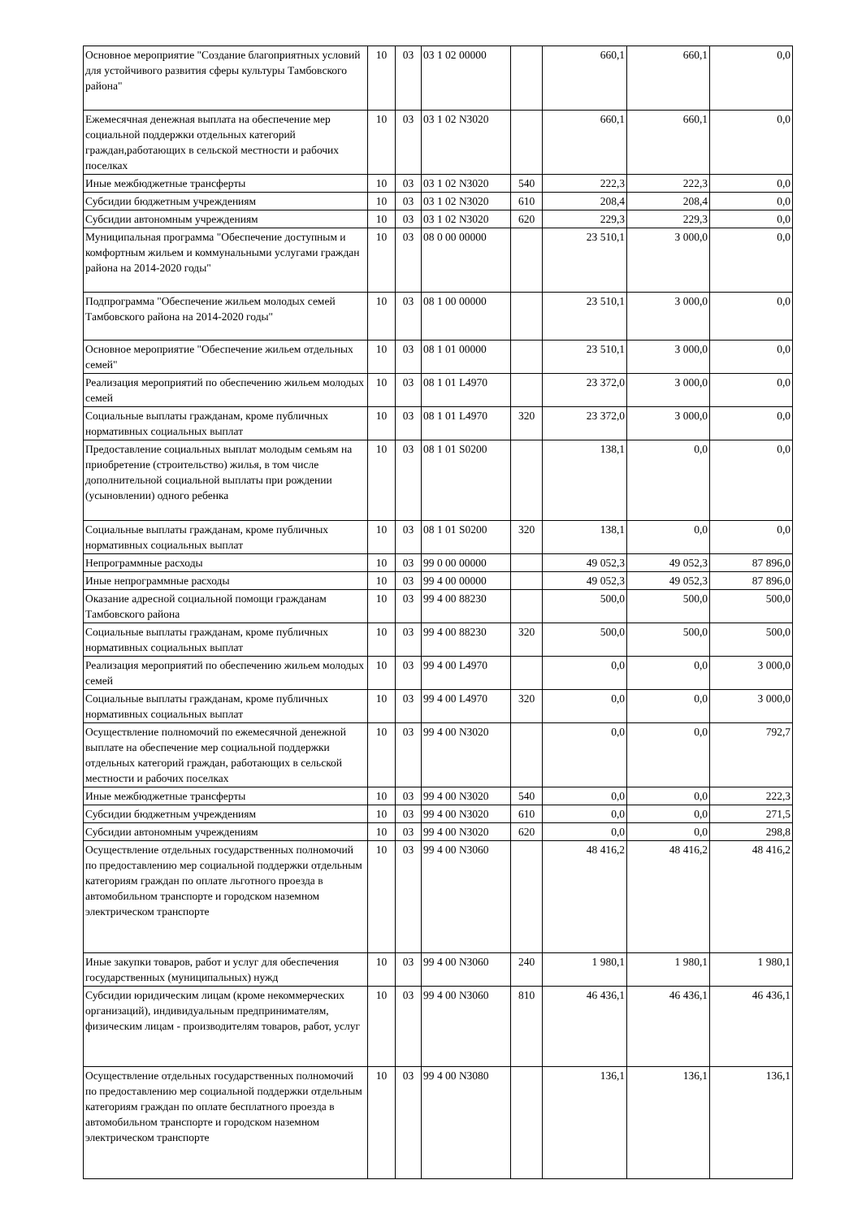| Основное мероприятие "Создание благоприятных условий для устойчивого развития сферы культуры Тамбовского района" | 10 | 03 | 03 1 02 00000 | | 660,1 | 660,1 | 0,0 |
| Ежемесячная денежная выплата на обеспечение мер социальной поддержки отдельных категорий граждан,работающих в сельской местности и рабочих поселках | 10 | 03 | 03 1 02 N3020 | | 660,1 | 660,1 | 0,0 |
| Иные межбюджетные трансферты | 10 | 03 | 03 1 02 N3020 | 540 | 222,3 | 222,3 | 0,0 |
| Субсидии бюджетным учреждениям | 10 | 03 | 03 1 02 N3020 | 610 | 208,4 | 208,4 | 0,0 |
| Субсидии автономным учреждениям | 10 | 03 | 03 1 02 N3020 | 620 | 229,3 | 229,3 | 0,0 |
| Муниципальная программа "Обеспечение доступным и комфортным жильем и коммунальными услугами граждан района на 2014-2020 годы" | 10 | 03 | 08 0 00 00000 | | 23 510,1 | 3 000,0 | 0,0 |
| Подпрограмма "Обеспечение жильем молодых семей Тамбовского района на 2014-2020 годы" | 10 | 03 | 08 1 00 00000 | | 23 510,1 | 3 000,0 | 0,0 |
| Основное мероприятие "Обеспечение жильем отдельных семей" | 10 | 03 | 08 1 01 00000 | | 23 510,1 | 3 000,0 | 0,0 |
| Реализация мероприятий по обеспечению жильем молодых семей | 10 | 03 | 08 1 01 L4970 | | 23 372,0 | 3 000,0 | 0,0 |
| Социальные выплаты гражданам, кроме публичных нормативных социальных выплат | 10 | 03 | 08 1 01 L4970 | 320 | 23 372,0 | 3 000,0 | 0,0 |
| Предоставление социальных выплат молодым семьям на приобретение (строительство) жилья, в том числе дополнительной социальной выплаты при рождении (усыновлении) одного ребенка | 10 | 03 | 08 1 01 S0200 | | 138,1 | 0,0 | 0,0 |
| Социальные выплаты гражданам, кроме публичных нормативных социальных выплат | 10 | 03 | 08 1 01 S0200 | 320 | 138,1 | 0,0 | 0,0 |
| Непрограммные расходы | 10 | 03 | 99 0 00 00000 | | 49 052,3 | 49 052,3 | 87 896,0 |
| Иные непрограммные расходы | 10 | 03 | 99 4 00 00000 | | 49 052,3 | 49 052,3 | 87 896,0 |
| Оказание адресной социальной помощи гражданам Тамбовского района | 10 | 03 | 99 4 00 88230 | | 500,0 | 500,0 | 500,0 |
| Социальные выплаты гражданам, кроме публичных нормативных социальных выплат | 10 | 03 | 99 4 00 88230 | 320 | 500,0 | 500,0 | 500,0 |
| Реализация мероприятий по обеспечению жильем молодых семей | 10 | 03 | 99 4 00 L4970 | | 0,0 | 0,0 | 3 000,0 |
| Социальные выплаты гражданам, кроме публичных нормативных социальных выплат | 10 | 03 | 99 4 00 L4970 | 320 | 0,0 | 0,0 | 3 000,0 |
| Осуществление полномочий по ежемесячной денежной выплате на обеспечение мер социальной поддержки отдельных категорий граждан, работающих в сельской местности и рабочих поселках | 10 | 03 | 99 4 00 N3020 | | 0,0 | 0,0 | 792,7 |
| Иные межбюджетные трансферты | 10 | 03 | 99 4 00 N3020 | 540 | 0,0 | 0,0 | 222,3 |
| Субсидии бюджетным учреждениям | 10 | 03 | 99 4 00 N3020 | 610 | 0,0 | 0,0 | 271,5 |
| Субсидии автономным учреждениям | 10 | 03 | 99 4 00 N3020 | 620 | 0,0 | 0,0 | 298,8 |
| Осуществление отдельных государственных полномочий по предоставлению мер социальной поддержки отдельным категориям граждан по оплате льготного проезда в автомобильном транспорте и городском наземном электрическом транспорте | 10 | 03 | 99 4 00 N3060 | | 48 416,2 | 48 416,2 | 48 416,2 |
| Иные закупки товаров, работ и услуг для обеспечения государственных (муниципальных) нужд | 10 | 03 | 99 4 00 N3060 | 240 | 1 980,1 | 1 980,1 | 1 980,1 |
| Субсидии юридическим лицам (кроме некоммерческих организаций), индивидуальным предпринимателям, физическим лицам - производителям товаров, работ, услуг | 10 | 03 | 99 4 00 N3060 | 810 | 46 436,1 | 46 436,1 | 46 436,1 |
| Осуществление отдельных государственных полномочий по предоставлению мер социальной поддержки отдельным категориям граждан по оплате бесплатного проезда в автомобильном транспорте и городском наземном электрическом транспорте | 10 | 03 | 99 4 00 N3080 | | 136,1 | 136,1 | 136,1 |